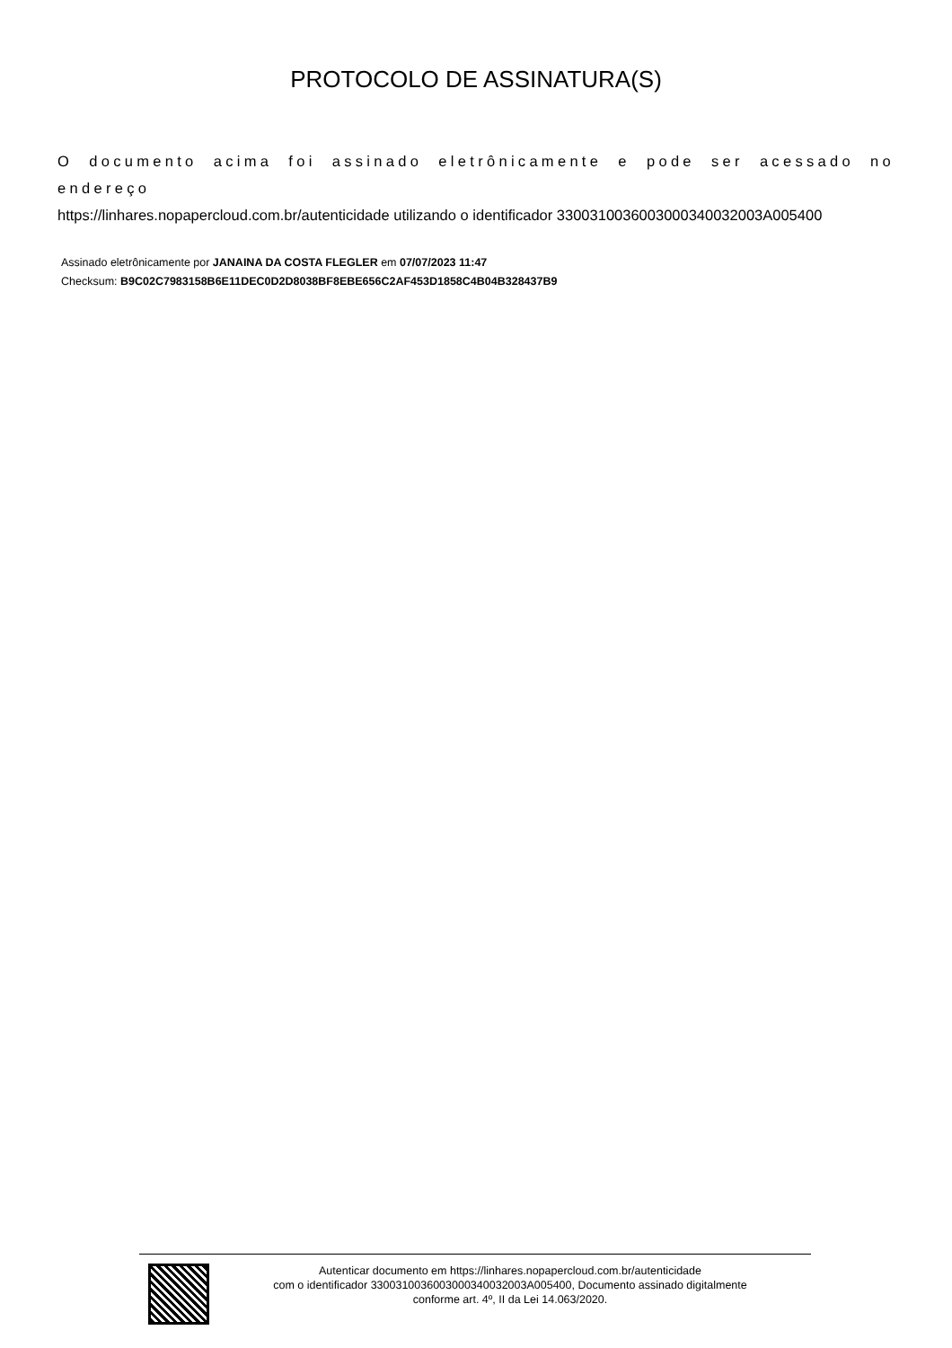PROTOCOLO DE ASSINATURA(S)
O documento acima foi assinado eletrônicamente e pode ser acessado no endereço
https://linhares.nopapercloud.com.br/autenticidade utilizando o identificador 330031003600300034003200​3A005400
Assinado eletrônicamente por JANAINA DA COSTA FLEGLER em 07/07/2023 11:47
Checksum: B9C02C7983158B6E11DEC0D2D8038BF8EBE656C2AF453D1858C4B04B328437B9
Autenticar documento em https://linhares.nopapercloud.com.br/autenticidade
com o identificador 3300310036003000340032003A005400, Documento assinado digitalmente
conforme art. 4º, II da Lei 14.063/2020.